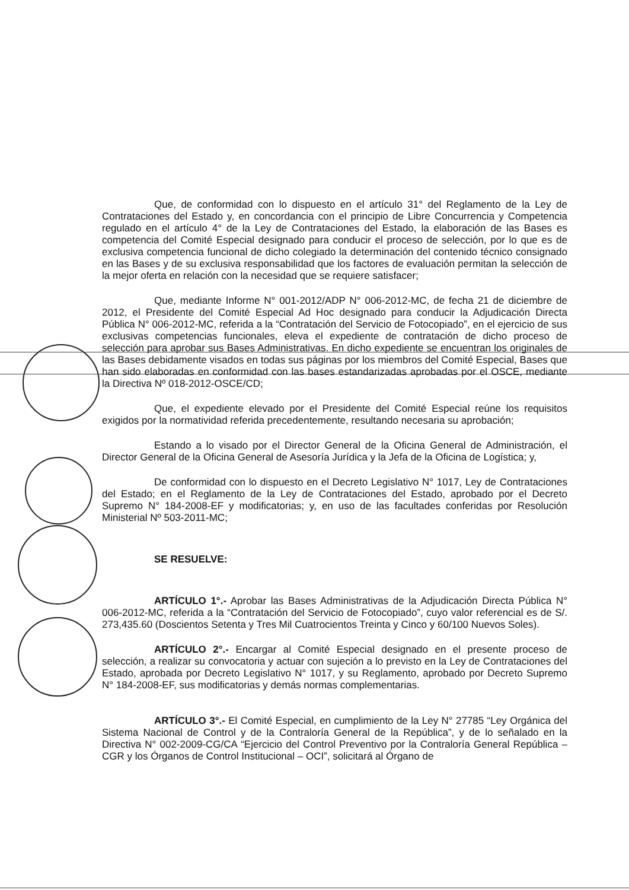Que, de conformidad con lo dispuesto en el artículo 31° del Reglamento de la Ley de Contrataciones del Estado y, en concordancia con el principio de Libre Concurrencia y Competencia regulado en el artículo 4° de la Ley de Contrataciones del Estado, la elaboración de las Bases es competencia del Comité Especial designado para conducir el proceso de selección, por lo que es de exclusiva competencia funcional de dicho colegiado la determinación del contenido técnico consignado en las Bases y de su exclusiva responsabilidad que los factores de evaluación permitan la selección de la mejor oferta en relación con la necesidad que se requiere satisfacer;
Que, mediante Informe N° 001-2012/ADP N° 006-2012-MC, de fecha 21 de diciembre de 2012, el Presidente del Comité Especial Ad Hoc designado para conducir la Adjudicación Directa Pública N° 006-2012-MC, referida a la “Contratación del Servicio de Fotocopiado”, en el ejercicio de sus exclusivas competencias funcionales, eleva el expediente de contratación de dicho proceso de selección para aprobar sus Bases Administrativas. En dicho expediente se encuentran los originales de las Bases debidamente visados en todas sus páginas por los miembros del Comité Especial, Bases que han sido elaboradas en conformidad con las bases estandarizadas aprobadas por el OSCE, mediante la Directiva Nº 018-2012-OSCE/CD;
Que, el expediente elevado por el Presidente del Comité Especial reúne los requisitos exigidos por la normatividad referida precedentemente, resultando necesaria su aprobación;
Estando a lo visado por el Director General de la Oficina General de Administración, el Director General de la Oficina General de Asesoría Jurídica y la Jefa de la Oficina de Logística; y,
De conformidad con lo dispuesto en el Decreto Legislativo N° 1017, Ley de Contrataciones del Estado; en el Reglamento de la Ley de Contrataciones del Estado, aprobado por el Decreto Supremo N° 184-2008-EF y modificatorias; y, en uso de las facultades conferidas por Resolución Ministerial Nº 503-2011-MC;
SE RESUELVE:
ARTÍCULO 1°.- Aprobar las Bases Administrativas de la Adjudicación Directa Pública N° 006-2012-MC, referida a la “Contratación del Servicio de Fotocopiado”, cuyo valor referencial es de S/. 273,435.60 (Doscientos Setenta y Tres Mil Cuatrocientos Treinta y Cinco y 60/100 Nuevos Soles).
ARTÍCULO 2°.- Encargar al Comité Especial designado en el presente proceso de selección, a realizar su convocatoria y actuar con sujeción a lo previsto en la Ley de Contrataciones del Estado, aprobada por Decreto Legislativo N° 1017, y su Reglamento, aprobado por Decreto Supremo N° 184-2008-EF, sus modificatorias y demás normas complementarias.
ARTÍCULO 3°.- El Comité Especial, en cumplimiento de la Ley N° 27785 “Ley Orgánica del Sistema Nacional de Control y de la Contraloría General de la República”, y de lo señalado en la Directiva N° 002-2009-CG/CA “Ejercicio del Control Preventivo por la Contraloría General República – CGR y los Órganos de Control Institucional – OCI”, solicitará al Órgano de